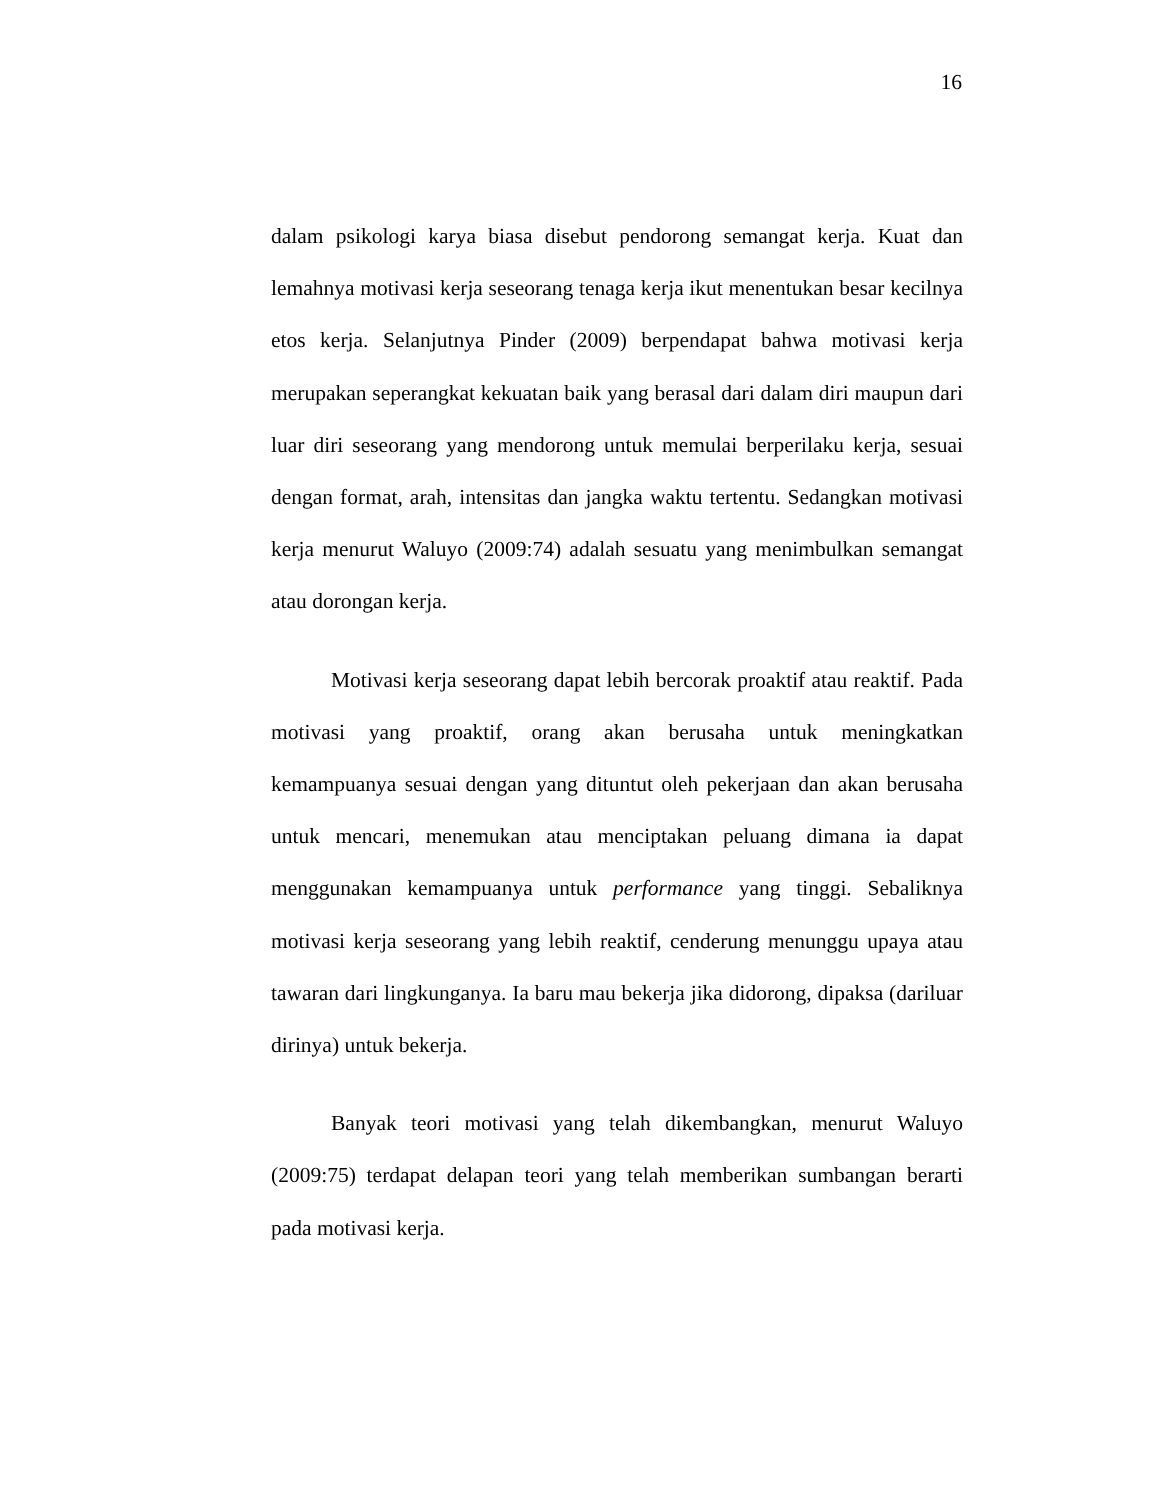16
dalam psikologi karya biasa disebut pendorong semangat kerja. Kuat dan lemahnya motivasi kerja seseorang tenaga kerja ikut menentukan besar kecilnya etos kerja. Selanjutnya Pinder (2009) berpendapat bahwa motivasi kerja merupakan seperangkat kekuatan baik yang berasal dari dalam diri maupun dari luar diri seseorang yang mendorong untuk memulai berperilaku kerja, sesuai dengan format, arah, intensitas dan jangka waktu tertentu. Sedangkan motivasi kerja menurut Waluyo (2009:74) adalah sesuatu yang menimbulkan semangat atau dorongan kerja.
Motivasi kerja seseorang dapat lebih bercorak proaktif atau reaktif. Pada motivasi yang proaktif, orang akan berusaha untuk meningkatkan kemampuanya sesuai dengan yang dituntut oleh pekerjaan dan akan berusaha untuk mencari, menemukan atau menciptakan peluang dimana ia dapat menggunakan kemampuanya untuk performance yang tinggi. Sebaliknya motivasi kerja seseorang yang lebih reaktif, cenderung menunggu upaya atau tawaran dari lingkunganya. Ia baru mau bekerja jika didorong, dipaksa (dariluar dirinya) untuk bekerja.
Banyak teori motivasi yang telah dikembangkan, menurut Waluyo (2009:75) terdapat delapan teori yang telah memberikan sumbangan berarti pada motivasi kerja.